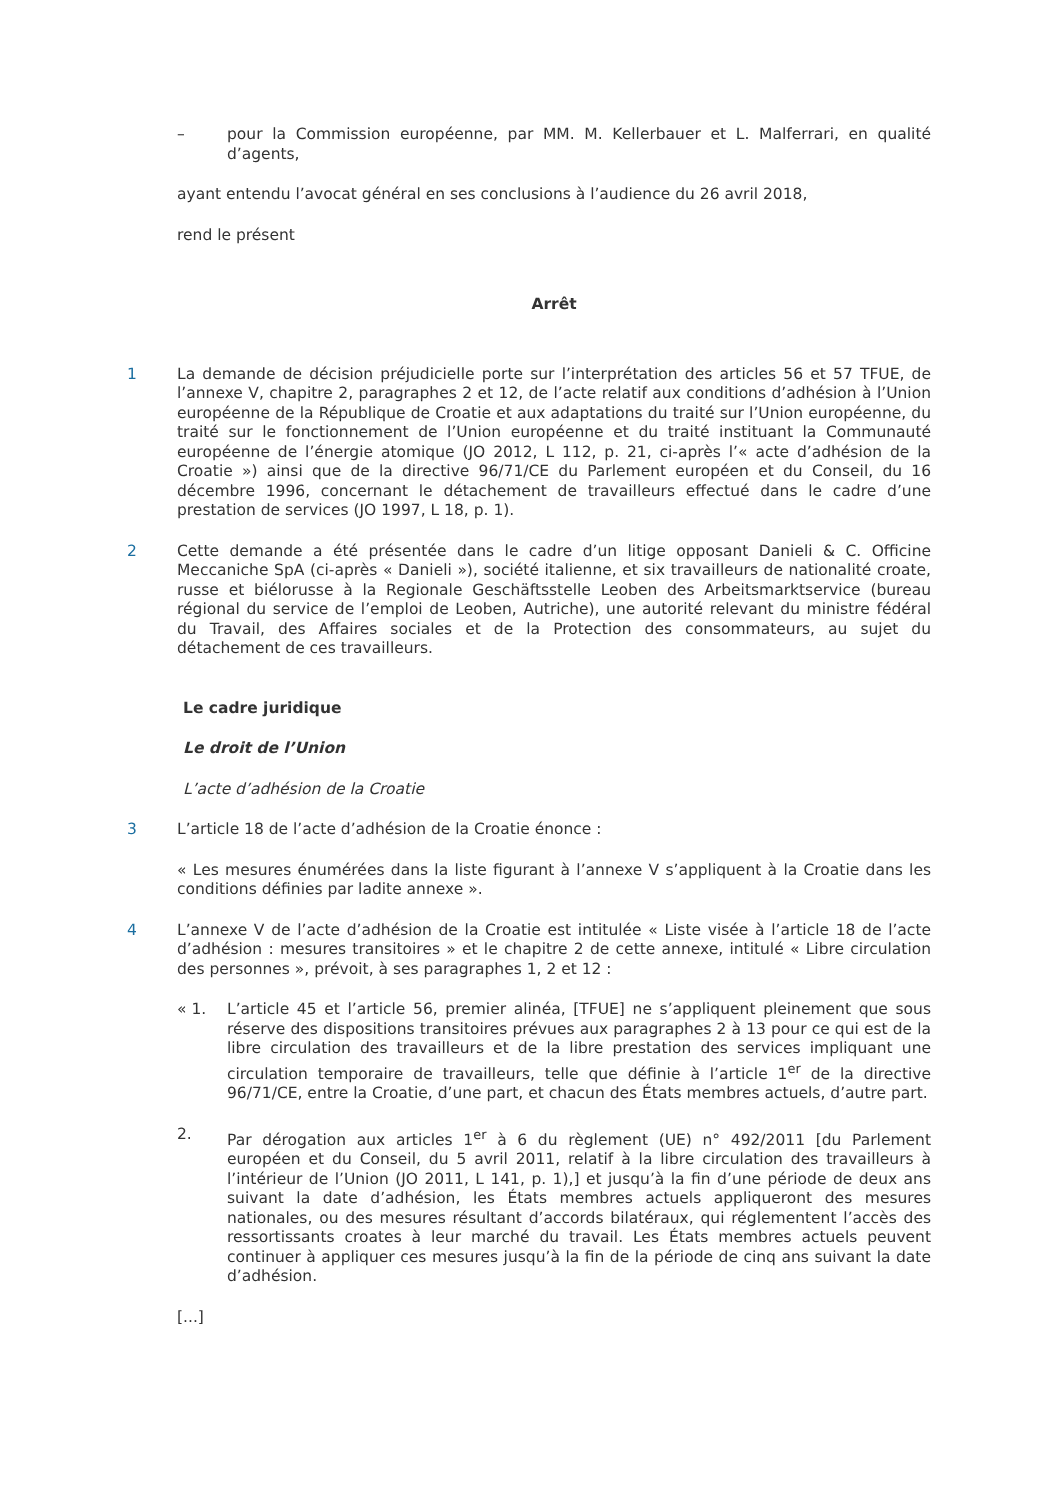– pour la Commission européenne, par MM. M. Kellerbauer et L. Malferrari, en qualité d’agents,
ayant entendu l’avocat général en ses conclusions à l’audience du 26 avril 2018,
rend le présent
Arrêt
1 La demande de décision préjudicielle porte sur l’interprétation des articles 56 et 57 TFUE, de l’annexe V, chapitre 2, paragraphes 2 et 12, de l’acte relatif aux conditions d’adhésion à l’Union européenne de la République de Croatie et aux adaptations du traité sur l’Union européenne, du traité sur le fonctionnement de l’Union européenne et du traité instituant la Communauté européenne de l’énergie atomique (JO 2012, L 112, p. 21, ci-après l’« acte d’adhésion de la Croatie ») ainsi que de la directive 96/71/CE du Parlement européen et du Conseil, du 16 décembre 1996, concernant le détachement de travailleurs effectué dans le cadre d’une prestation de services (JO 1997, L 18, p. 1).
2 Cette demande a été présentée dans le cadre d’un litige opposant Danieli & C. Officine Meccaniche SpA (ci-après « Danieli »), société italienne, et six travailleurs de nationalité croate, russe et biélorusse à la Regionale Geschäftsstelle Leoben des Arbeitsmarktservice (bureau régional du service de l’emploi de Leoben, Autriche), une autorité relevant du ministre fédéral du Travail, des Affaires sociales et de la Protection des consommateurs, au sujet du détachement de ces travailleurs.
Le cadre juridique
Le droit de l’Union
L’acte d’adhésion de la Croatie
3 L’article 18 de l’acte d’adhésion de la Croatie énonce :
« Les mesures énumérées dans la liste figurant à l’annexe V s’appliquent à la Croatie dans les conditions définies par ladite annexe ».
4 L’annexe V de l’acte d’adhésion de la Croatie est intitulée « Liste visée à l’article 18 de l’acte d’adhésion : mesures transitoires » et le chapitre 2 de cette annexe, intitulé « Libre circulation des personnes », prévoit, à ses paragraphes 1, 2 et 12 :
« 1. L’article 45 et l’article 56, premier alinéa, [TFUE] ne s’appliquent pleinement que sous réserve des dispositions transitoires prévues aux paragraphes 2 à 13 pour ce qui est de la libre circulation des travailleurs et de la libre prestation des services impliquant une circulation temporaire de travailleurs, telle que définie à l’article 1<sup>er</sup> de la directive 96/71/CE, entre la Croatie, d’une part, et chacun des États membres actuels, d’autre part.
2. Par dérogation aux articles 1<sup>er</sup> à 6 du règlement (UE) n° 492/2011 [du Parlement européen et du Conseil, du 5 avril 2011, relatif à la libre circulation des travailleurs à l’intérieur de l’Union (JO 2011, L 141, p. 1),] et jusqu’à la fin d’une période de deux ans suivant la date d’adhésion, les États membres actuels appliqueront des mesures nationales, ou des mesures résultant d’accords bilatéraux, qui réglementent l’accès des ressortissants croates à leur marché du travail. Les États membres actuels peuvent continuer à appliquer ces mesures jusqu’à la fin de la période de cinq ans suivant la date d’adhésion.
[...]